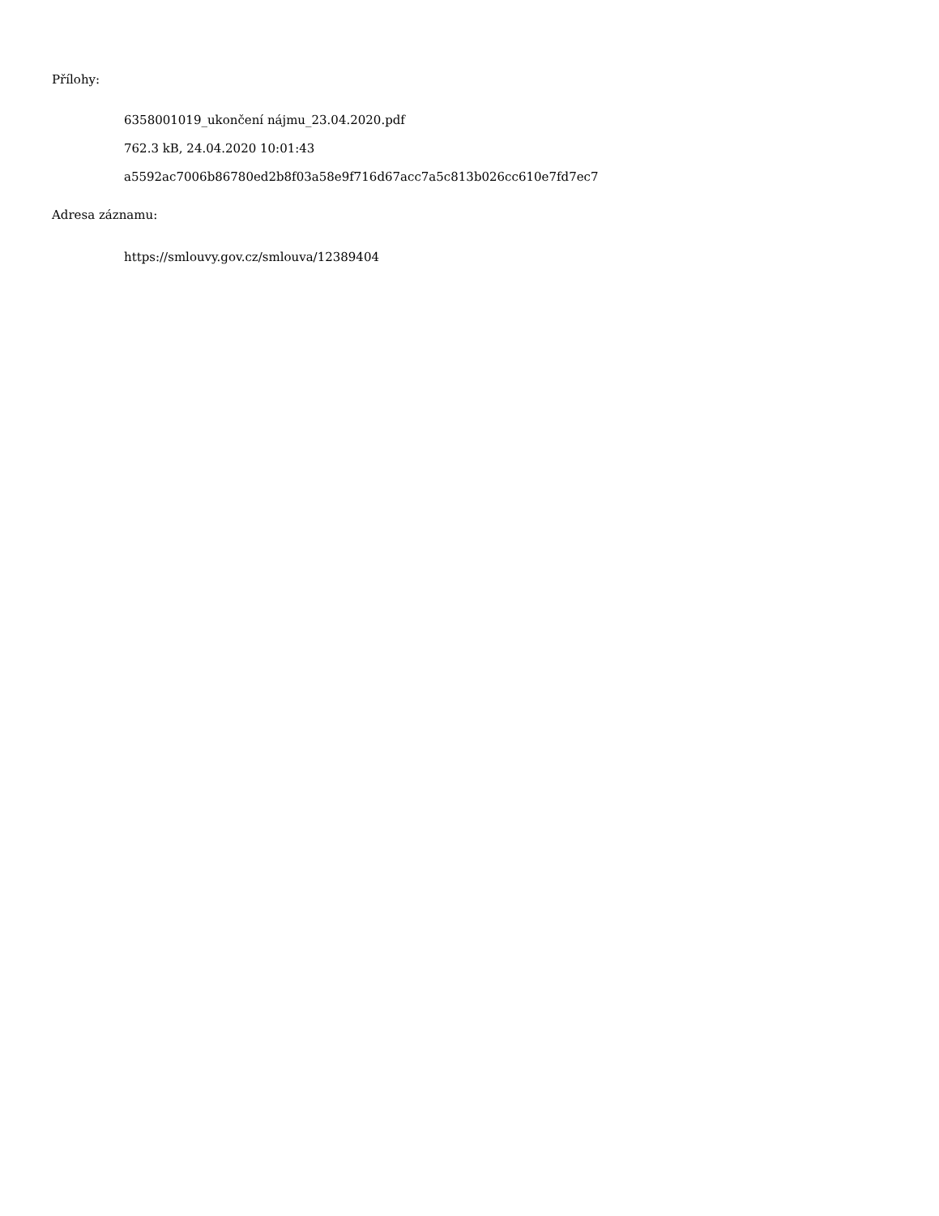Přílohy:
6358001019_ukončení nájmu_23.04.2020.pdf
762.3 kB, 24.04.2020 10:01:43
a5592ac7006b86780ed2b8f03a58e9f716d67acc7a5c813b026cc610e7fd7ec7
Adresa záznamu:
https://smlouvy.gov.cz/smlouva/12389404